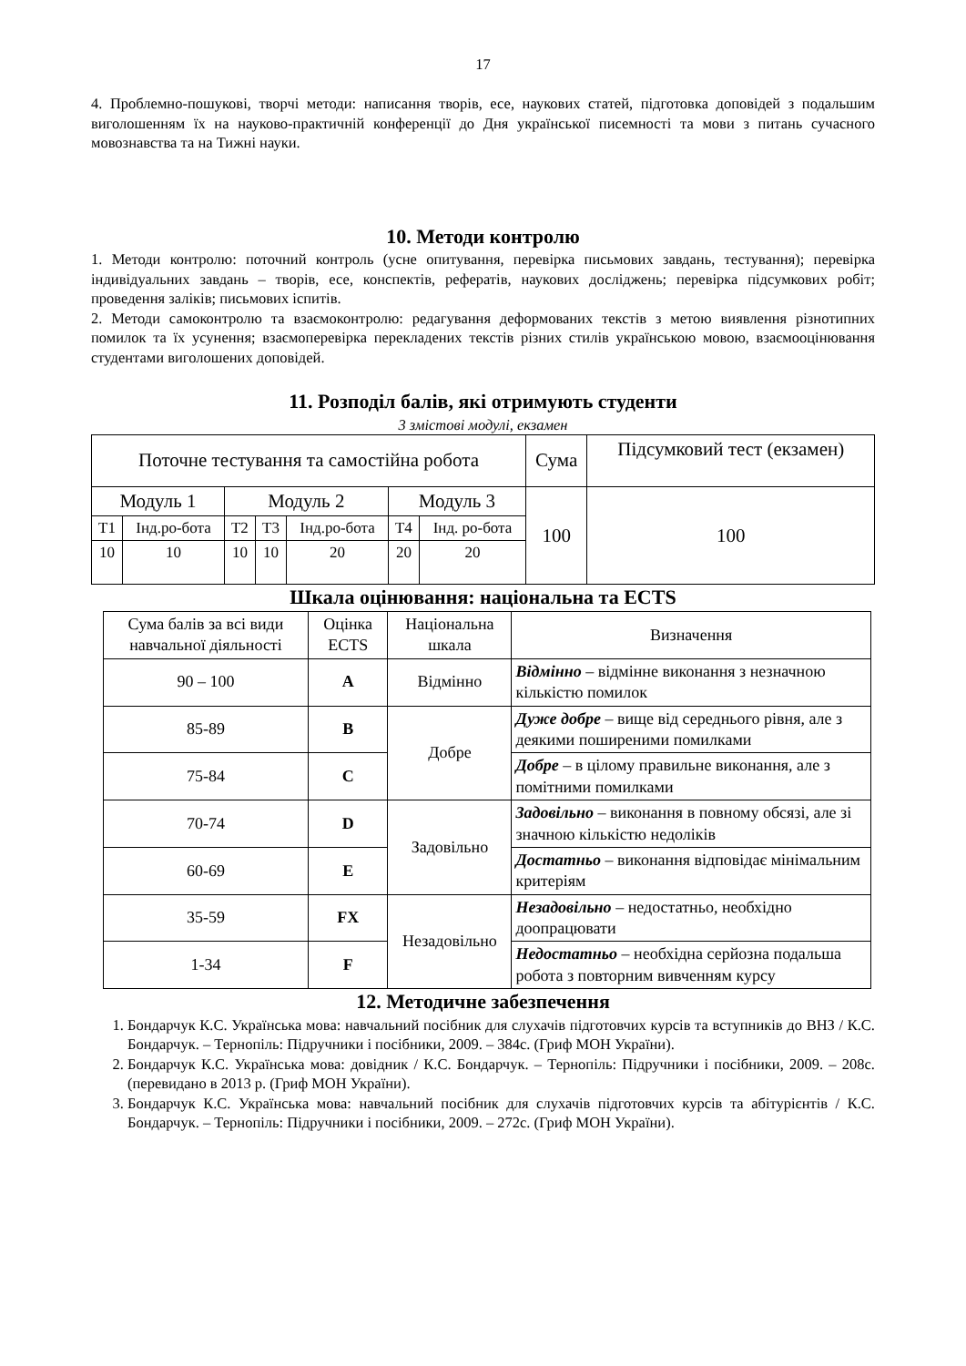17
4. Проблемно-пошукові, творчі методи: написання творів, есе, наукових статей, підготовка доповідей з подальшим виголошенням їх на науково-практичній конференції до Дня української писемності та мови з питань сучасного мовознавства та на Тижні науки.
10. Методи контролю
1. Методи контролю: поточний контроль (усне опитування, перевірка письмових завдань, тестування); перевірка індивідуальних завдань – творів, есе, конспектів, рефератів, наукових досліджень; перевірка підсумкових робіт; проведення заліків; письмових іспитів.
2. Методи самоконтролю та взаємоконтролю: редагування деформованих текстів з метою виявлення різнотипних помилок та їх усунення; взаємоперевірка перекладених текстів різних стилів українською мовою, взаємооцінювання студентами виголошених доповідей.
11. Розподіл балів, які отримують студенти
3 змістові модулі, екзамен
| Поточне тестування та самостійна робота | | | | | | | Сума | Підсумковий тест (екзамен) |
| Модуль 1 | | Модуль 2 | | | Модуль 3 | | 100 | 100 |
| Т1 | Інд.ро-бота | Т2 | Т3 | Інд.ро-бота | Т4 | Інд. ро-бота | | |
| 10 | 10 | 10 | 10 | 20 | 20 | 20 | | |
Шкала оцінювання: національна та ECTS
| Сума балів за всі види навчальної діяльності | Оцінка ECTS | Національна шкала | Визначення |
| 90 – 100 | A | Відмінно | Відмінно – відмінне виконання з незначною кількістю помилок |
| 85-89 | B | Добре | Дуже добре – вище від середнього рівня, але з деякими поширеними помилками |
| 75-84 | C | | Добре – в цілому правильне виконання, але з помітними помилками |
| 70-74 | D | Задовільно | Задовільно – виконання в повному обсязі, але зі значною кількістю недоліків |
| 60-69 | E | | Достатньо – виконання відповідає мінімальним критеріям |
| 35-59 | FX | Незадовільно | Незадовільно – недостатньо, необхідно доопрацювати |
| 1-34 | F | | Недостатньо – необхідна серйозна подальша робота з повторним вивченням курсу |
12. Методичне забезпечення
1. Бондарчук К.С. Українська мова: навчальний посібник для слухачів підготовчих курсів та вступників до ВНЗ / К.С. Бондарчук. – Тернопіль: Підручники і посібники, 2009. – 384с. (Гриф МОН України).
2. Бондарчук К.С. Українська мова: довідник / К.С. Бондарчук. – Тернопіль: Підручники і посібники, 2009. – 208с. (перевидано в 2013 р. (Гриф МОН України).
3. Бондарчук К.С. Українська мова: навчальний посібник для слухачів підготовчих курсів та абітурієнтів / К.С. Бондарчук. – Тернопіль: Підручники і посібники, 2009. – 272с. (Гриф МОН України).